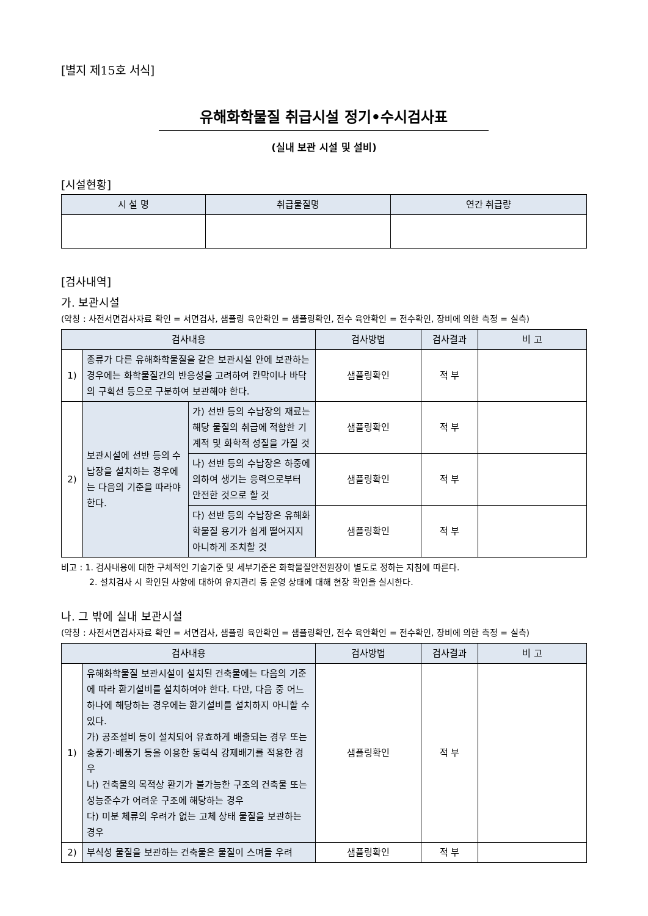[별지 제15호 서식]
유해화학물질 취급시설 정기•수시검사표
(실내 보관 시설 및 설비)
[시설현황]
| 시 설 명 | 취급물질명 | 연간 취급량 |
| --- | --- | --- |
[검사내역]
가. 보관시설
(약칭 : 사전서면검사자료 확인 = 서면검사, 샘플링 육안확인 = 샘플링확인, 전수 육안확인 = 전수확인, 장비에 의한 측정 = 실측)
| 검사내용 | | | 검사방법 | 검사결과 | 비 고 |
| --- | --- | --- | --- | --- | --- |
| 1) | 종류가 다른 유해화학물질을 같은 보관시설 안에 보관하는 경우에는 화학물질간의 반응성을 고려하여 칸막이나 바닥의 구획선 등으로 구분하여 보관해야 한다. | | 샘플링확인 | 적 부 | |
| 2) | 보관시설에 선반 등의 수납장을 설치하는 경우에는 다음의 기준을 따라야 한다. | 가) 선반 등의 수납장의 재료는 해당 물질의 취급에 적합한 기계적 및 화학적 성질을 가질 것 | 샘플링확인 | 적 부 | |
| | | 나) 선반 등의 수납장은 하중에 의하여 생기는 응력으로부터 안전한 것으로 할 것 | 샘플링확인 | 적 부 | |
| | | 다) 선반 등의 수납장은 유해화학물질 용기가 쉽게 떨어지지 아니하게 조치할 것 | 샘플링확인 | 적 부 | |
비고 : 1. 검사내용에 대한 구체적인 기술기준 및 세부기준은 화학물질안전원장이 별도로 정하는 지침에 따른다.
2. 설치검사 시 확인된 사항에 대하여 유지관리 등 운영 상태에 대해 현장 확인을 실시한다.
나. 그 밖에 실내 보관시설
(약칭 : 사전서면검사자료 확인 = 서면검사, 샘플링 육안확인 = 샘플링확인, 전수 육안확인 = 전수확인, 장비에 의한 측정 = 실측)
| 검사내용 | | 검사방법 | 검사결과 | 비 고 |
| --- | --- | --- | --- | --- |
| 1) | 유해화학물질 보관시설이 설치된 건축물에는 다음의 기준에 따라 환기설비를 설치하여야 한다. 다만, 다음 중 어느 하나에 해당하는 경우에는 환기설비를 설치하지 아니할 수 있다. 가) 공조설비 등이 설치되어 유효하게 배출되는 경우 또는 송풍기·배풍기 등을 이용한 동력식 강제배기를 적용한 경우 나) 건축물의 목적상 환기가 불가능한 구조의 건축물 또는 성능준수가 어려운 구조에 해당하는 경우 다) 미분 체류의 우려가 없는 고체 상태 물질을 보관하는 경우 | 샘플링확인 | 적 부 | |
| 2) | 부식성 물질을 보관하는 건축물은 물질이 스며들 우려 | 샘플링확인 | 적 부 | |